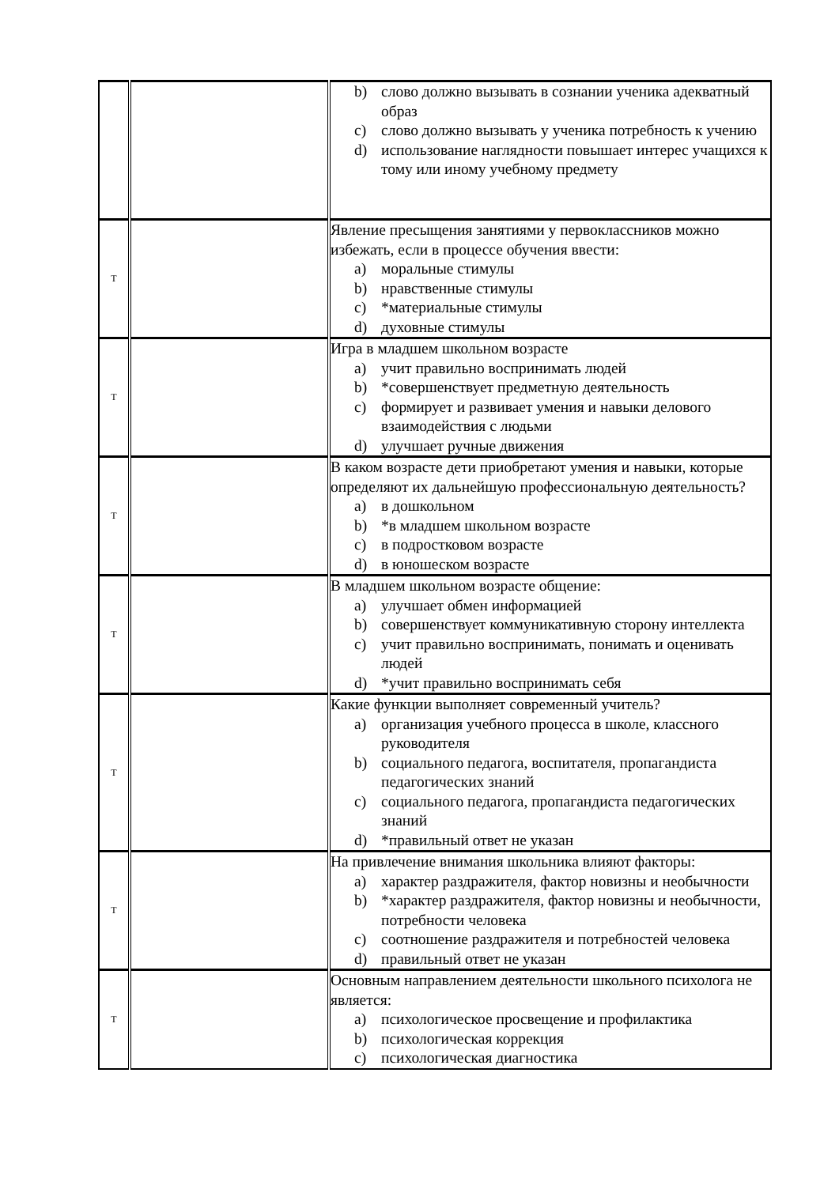| | | b) слово должно вызывать в сознании ученика адекватный образ c) слово должно вызывать у ученика потребность к учению d) использование наглядности повышает интерес учащихся к тому или иному учебному предмету |
| Т | | Явление пресыщения занятиями у первоклассников можно избежать, если в процессе обучения ввести: a) моральные стимулы b) нравственные стимулы c) *материальные стимулы d) духовные стимулы |
| Т | | Игра в младшем школьном возрасте a) учит правильно воспринимать людей b) *совершенствует предметную деятельность c) формирует и развивает умения и навыки делового взаимодействия с людьми d) улучшает ручные движения |
| Т | | В каком возрасте дети приобретают умения и навыки, которые определяют их дальнейшую профессиональную деятельность? a) в дошкольном b) *в младшем школьном возрасте c) в подростковом возрасте d) в юношеском возрасте |
| Т | | В младшем школьном возрасте общение: a) улучшает обмен информацией b) совершенствует коммуникативную сторону интеллекта c) учит правильно воспринимать, понимать и оценивать людей d) *учит правильно воспринимать себя |
| Т | | Какие функции выполняет современный учитель? a) организация учебного процесса в школе, классного руководителя b) социального педагога, воспитателя, пропагандиста педагогических знаний c) социального педагога, пропагандиста педагогических знаний d) *правильный ответ не указан |
| Т | | На привлечение внимания школьника влияют факторы: a) характер раздражителя, фактор новизны и необычности b) *характер раздражителя, фактор новизны и необычности, потребности человека c) соотношение раздражителя и потребностей человека d) правильный ответ не указан |
| Т | | Основным направлением деятельности школьного психолога не является: a) психологическое просвещение и профилактика b) психологическая коррекция c) психологическая диагностика |